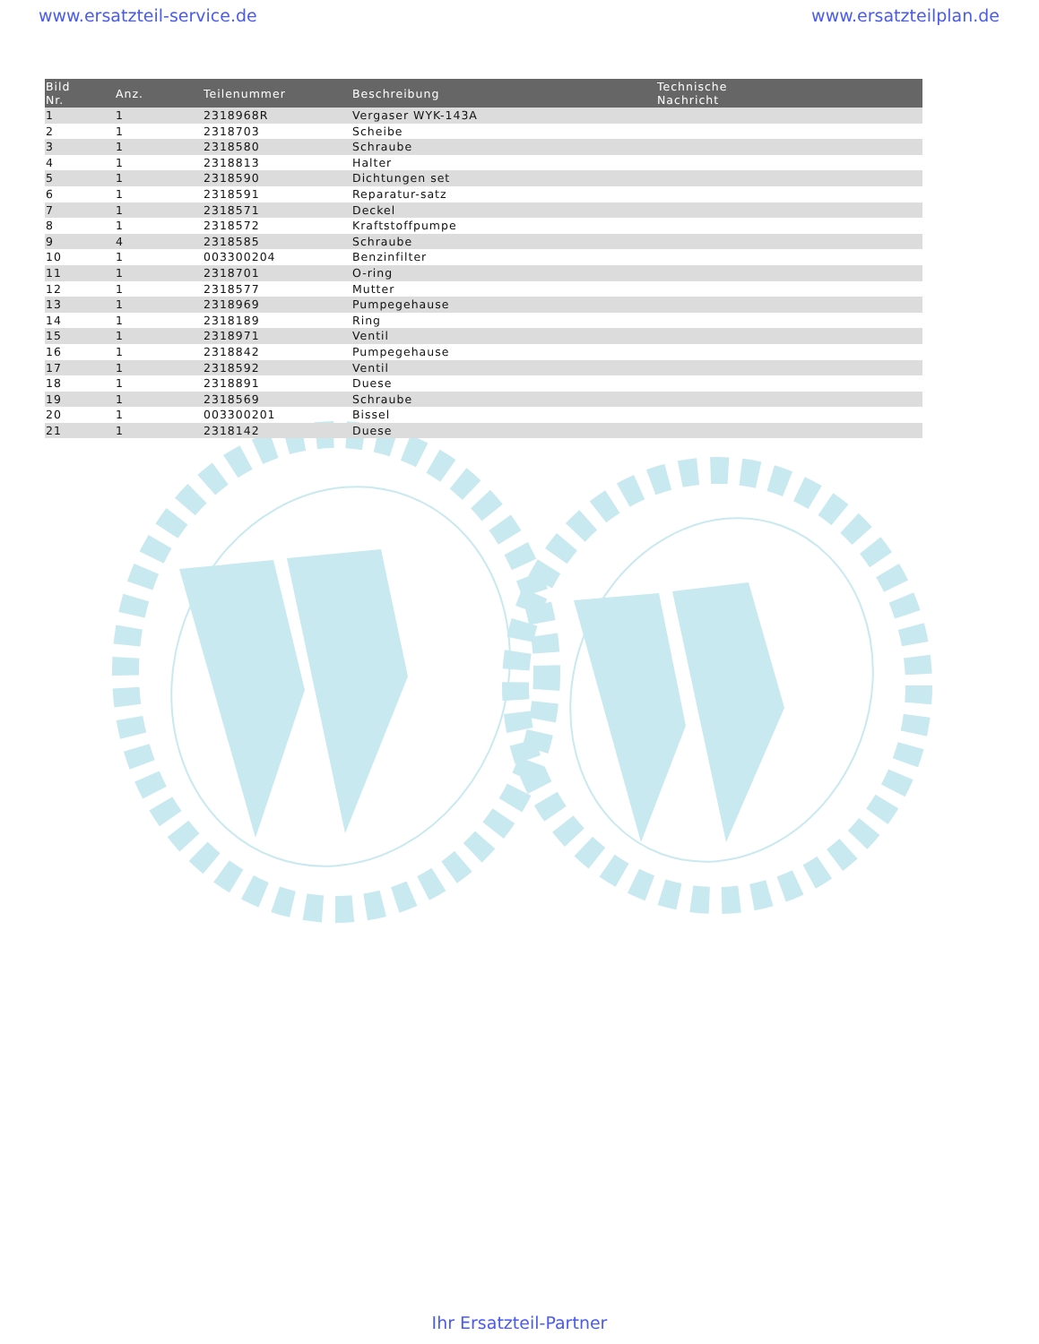www.ersatzteil-service.de www.ersatzteilplan.de
| Bild Nr. | Anz. | Teilenummer | Beschreibung | Technische Nachricht |
| --- | --- | --- | --- | --- |
| 1 | 1 | 2318968R | Vergaser WYK-143A | |
| 2 | 1 | 2318703 | Scheibe | |
| 3 | 1 | 2318580 | Schraube | |
| 4 | 1 | 2318813 | Halter | |
| 5 | 1 | 2318590 | Dichtungen set | |
| 6 | 1 | 2318591 | Reparatur-satz | |
| 7 | 1 | 2318571 | Deckel | |
| 8 | 1 | 2318572 | Kraftstoffpumpe | |
| 9 | 4 | 2318585 | Schraube | |
| 10 | 1 | 003300204 | Benzinfilter | |
| 11 | 1 | 2318701 | O-ring | |
| 12 | 1 | 2318577 | Mutter | |
| 13 | 1 | 2318969 | Pumpegehause | |
| 14 | 1 | 2318189 | Ring | |
| 15 | 1 | 2318971 | Ventil | |
| 16 | 1 | 2318842 | Pumpegehause | |
| 17 | 1 | 2318592 | Ventil | |
| 18 | 1 | 2318891 | Duese | |
| 19 | 1 | 2318569 | Schraube | |
| 20 | 1 | 003300201 | Bissel | |
| 21 | 1 | 2318142 | Duese | |
Ihr Ersatzteil-Partner